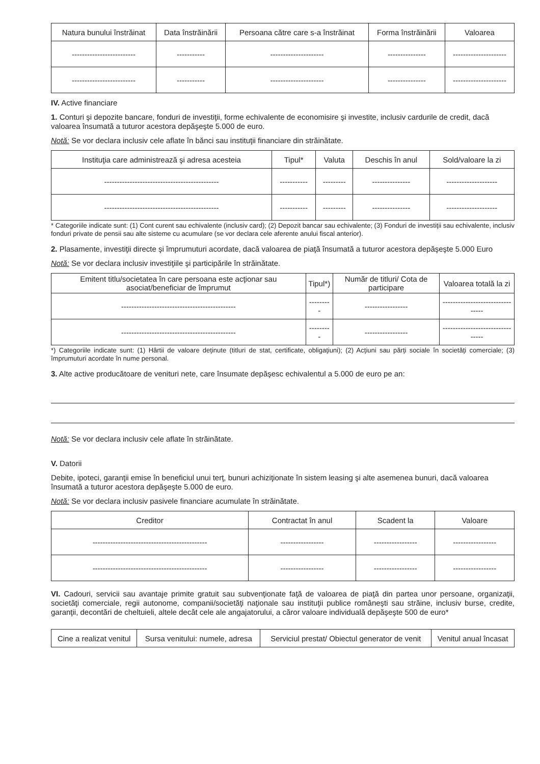| Natura bunului înstrăinat | Data înstrăinării | Persoana către care s-a înstrăinat | Forma înstrăinării | Valoarea |
| --- | --- | --- | --- | --- |
| ------------------------- | ----------- | --------------------- | --------------- | --------------------- |
| ------------------------- | ----------- | --------------------- | --------------- | --------------------- |
IV. Active financiare
1. Conturi şi depozite bancare, fonduri de investiţii, forme echivalente de economisire şi investite, inclusiv cardurile de credit, dacă valoarea însumată a tuturor acestora depăşeşte 5.000 de euro.
Notă: Se vor declara inclusiv cele aflate în bănci sau instituţii financiare din străinătate.
| Instituţia care administrează şi adresa acesteia | Tipul* | Valuta | Deschis în anul | Sold/valoare la zi |
| --- | --- | --- | --- | --- |
| --------------------------------------------- | ----------- | --------- | --------------- | -------------------- |
| --------------------------------------------- | ----------- | --------- | --------------- | -------------------- |
* Categoriile indicate sunt: (1) Cont curent sau echivalente (inclusiv card); (2) Depozit bancar sau echivalente; (3) Fonduri de investiţii sau echivalente, inclusiv fonduri private de pensii sau alte sisteme cu acumulare (se vor declara cele aferente anului fiscal anterior).
2. Plasamente, investiţii directe şi împrumuturi acordate, dacă valoarea de piaţă însumată a tuturor acestora depăşeşte 5.000 Euro
Notă: Se vor declara inclusiv investiţiile şi participările în străinătate.
| Emitent titlu/societatea în care persoana este acţionar sau asociat/beneficiar de împrumut | Tipul*) | Număr de titluri/ Cota de participare | Valoarea totală la zi |
| --- | --- | --- | --- |
| --------------------------------------------- | --------- | ----------------- | -------------------------------- |
| --------------------------------------------- | --------- | ----------------- | -------------------------------- |
*) Categoriile indicate sunt: (1) Hârtii de valoare deţinute (titluri de stat, certificate, obligaţiuni); (2) Acţiuni sau părţi sociale în societăţi comerciale; (3) împrumuturi acordate în nume personal.
3. Alte active producătoare de venituri nete, care însumate depăşesc echivalentul a 5.000 de euro pe an:
Notă: Se vor declara inclusiv cele aflate în străinătate.
V. Datorii
Debite, ipoteci, garanţii emise în beneficiul unui terţ, bunuri achiziţionate în sistem leasing şi alte asemenea bunuri, dacă valoarea însumată a tuturor acestora depăşeşte 5.000 de euro.
Notă: Se vor declara inclusiv pasivele financiare acumulate în străinătate.
| Creditor | Contractat în anul | Scadent la | Valoare |
| --- | --- | --- | --- |
| --------------------------------------------- | ----------------- | ----------------- | ----------------- |
| --------------------------------------------- | ----------------- | ----------------- | ----------------- |
VI. Cadouri, servicii sau avantaje primite gratuit sau subvenţionate faţă de valoarea de piaţă din partea unor persoane, organizaţii, societăţi comerciale, regii autonome, companii/societăţi naţionale sau instituţii publice româneşti sau străine, inclusiv burse, credite, garanţii, decontări de cheltuieli, altele decât cele ale angajatorului, a căror valoare individuală depăşeşte 500 de euro*
| Cine a realizat venitul | Sursa venitului: numele, adresa | Serviciul prestat/ Obiectul generator de venit | Venitul anual încasat |
| --- | --- | --- | --- |